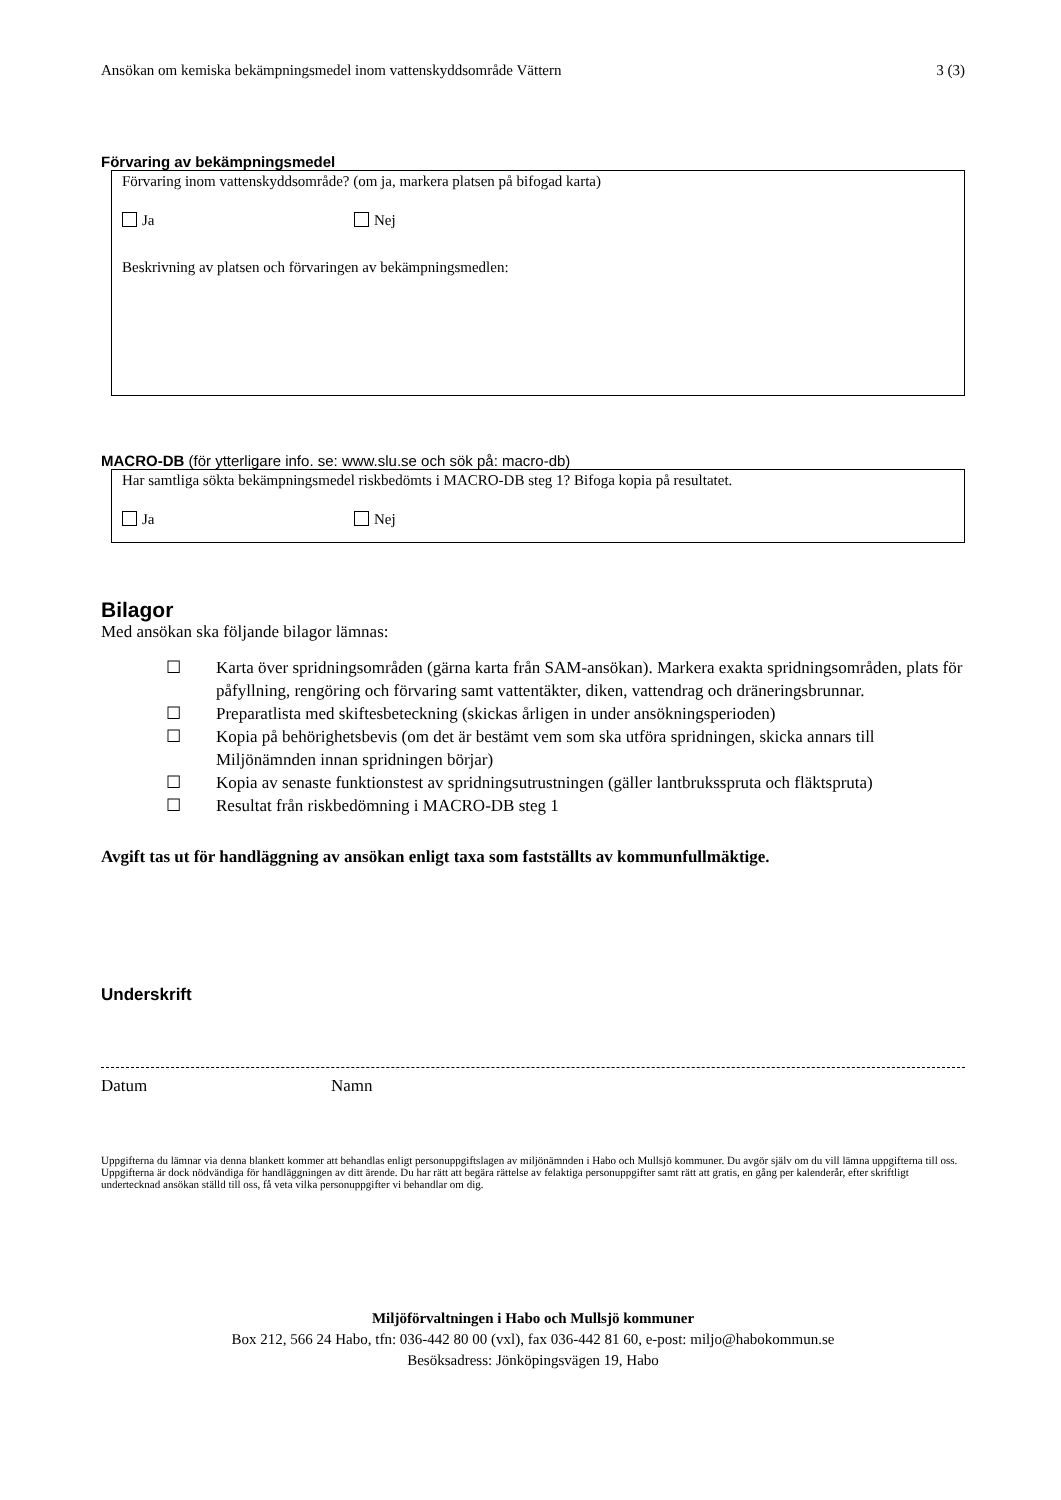Ansökan om kemiska bekämpningsmedel inom vattenskyddsområde Vättern 3 (3)
Förvaring av bekämpningsmedel
Förvaring inom vattenskyddsområde? (om ja, markera platsen på bifogad karta)
Ja Nej
Beskrivning av platsen och förvaringen av bekämpningsmedlen:
MACRO-DB (för ytterligare info. se: www.slu.se och sök på: macro-db)
Har samtliga sökta bekämpningsmedel riskbedömts i MACRO-DB steg 1? Bifoga kopia på resultatet.
Ja Nej
Bilagor
Med ansökan ska följande bilagor lämnas:
☐ Karta över spridningsområden (gärna karta från SAM-ansökan). Markera exakta spridningsområden, plats för påfyllning, rengöring och förvaring samt vattentäkter, diken, vattendrag och dräneringsbrunnar.
☐ Preparatlista med skiftesbeteckning (skickas årligen in under ansökningsperioden)
☐ Kopia på behörighetsbevis (om det är bestämt vem som ska utföra spridningen, skicka annars till Miljönämnden innan spridningen börjar)
☐ Kopia av senaste funktionstest av spridningsutrustningen (gäller lantbruksspruta och fläktspruta)
☐ Resultat från riskbedömning i MACRO-DB steg 1
Avgift tas ut för handläggning av ansökan enligt taxa som fastställts av kommunfullmäktige.
Underskrift
Datum Namn
Uppgifterna du lämnar via denna blankett kommer att behandlas enligt personuppgiftslagen av miljönämnden i Habo och Mullsjö kommuner. Du avgör själv om du vill lämna uppgifterna till oss. Uppgifterna är dock nödvändiga för handläggningen av ditt ärende. Du har rätt att begära rättelse av felaktiga personuppgifter samt rätt att gratis, en gång per kalenderår, efter skriftligt undertecknad ansökan ställd till oss, få veta vilka personuppgifter vi behandlar om dig.
Miljöförvaltningen i Habo och Mullsjö kommuner
Box 212, 566 24 Habo, tfn: 036-442 80 00 (vxl), fax 036-442 81 60, e-post: miljo@habokommun.se
Besöksadress: Jönköpingsvägen 19, Habo